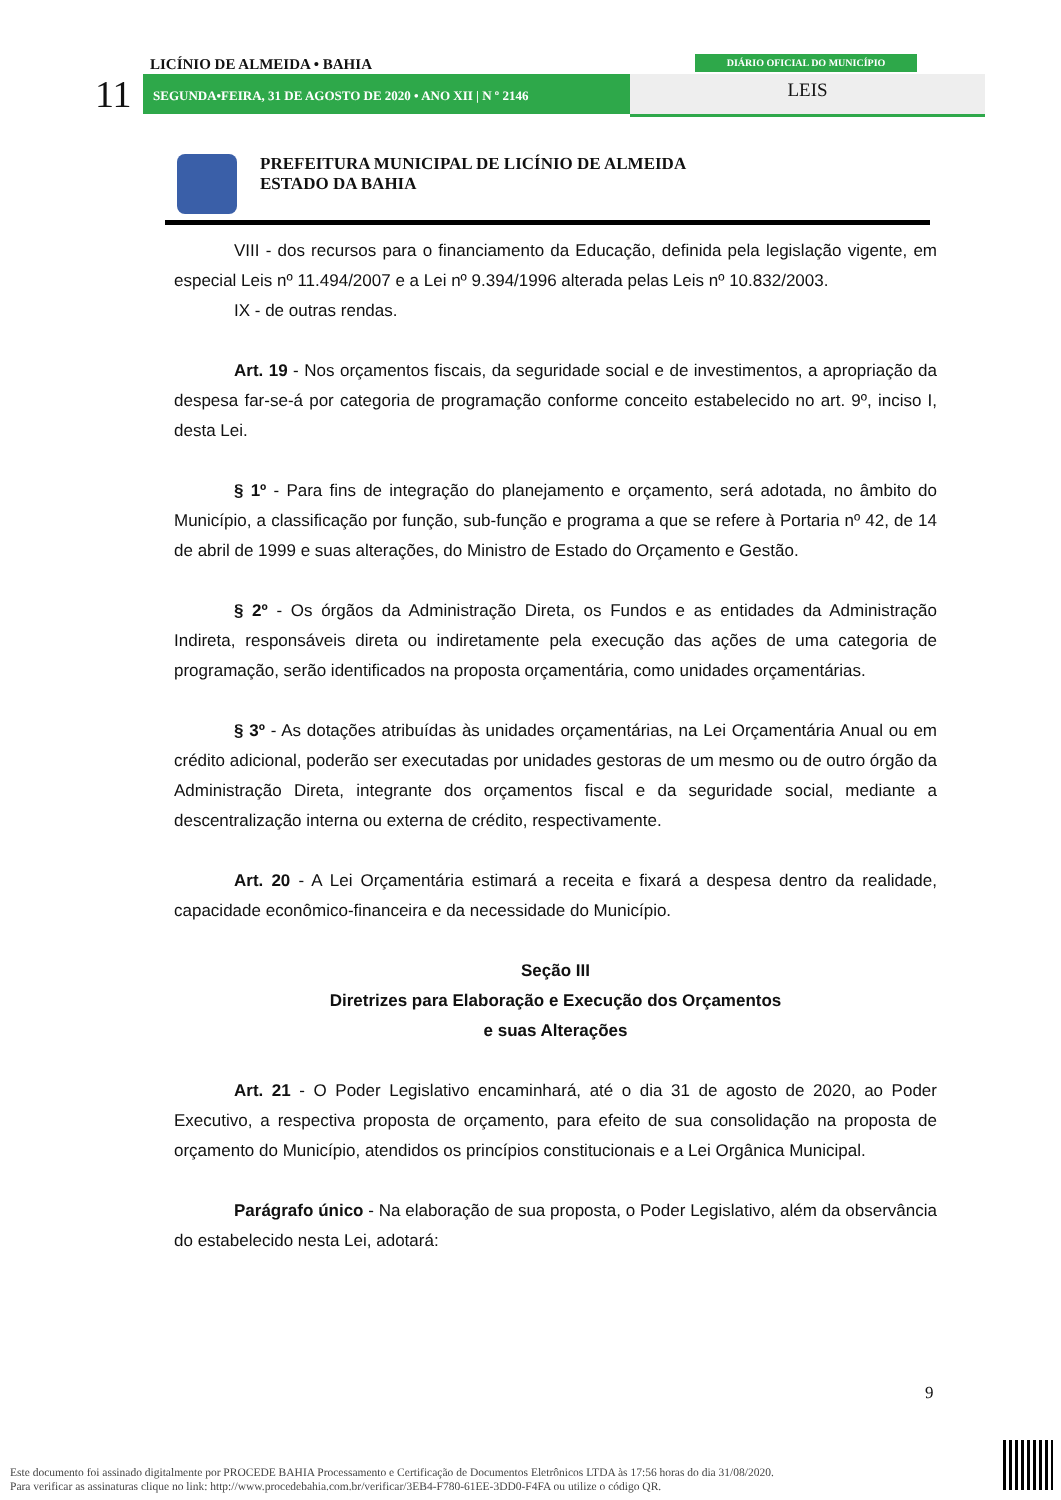11
LICÍNIO DE ALMEIDA • BAHIA DIÁRIO OFICIAL DO MUNICÍPIO
SEGUNDA•FEIRA, 31 DE AGOSTO DE 2020 • ANO XII | N º 2146 LEIS
PREFEITURA MUNICIPAL DE LICÍNIO DE ALMEIDA
ESTADO DA BAHIA
VIII - dos recursos para o financiamento da Educação, definida pela legislação vigente, em especial Leis nº 11.494/2007 e a Lei nº 9.394/1996 alterada pelas Leis nº 10.832/2003.
IX - de outras rendas.
Art. 19 - Nos orçamentos fiscais, da seguridade social e de investimentos, a apropriação da despesa far-se-á por categoria de programação conforme conceito estabelecido no art. 9º, inciso I, desta Lei.
§ 1º - Para fins de integração do planejamento e orçamento, será adotada, no âmbito do Município, a classificação por função, sub-função e programa a que se refere à Portaria nº 42, de 14 de abril de 1999 e suas alterações, do Ministro de Estado do Orçamento e Gestão.
§ 2º - Os órgãos da Administração Direta, os Fundos e as entidades da Administração Indireta, responsáveis direta ou indiretamente pela execução das ações de uma categoria de programação, serão identificados na proposta orçamentária, como unidades orçamentárias.
§ 3º - As dotações atribuídas às unidades orçamentárias, na Lei Orçamentária Anual ou em crédito adicional, poderão ser executadas por unidades gestoras de um mesmo ou de outro órgão da Administração Direta, integrante dos orçamentos fiscal e da seguridade social, mediante a descentralização interna ou externa de crédito, respectivamente.
Art. 20 - A Lei Orçamentária estimará a receita e fixará a despesa dentro da realidade, capacidade econômico-financeira e da necessidade do Município.
Seção III
Diretrizes para Elaboração e Execução dos Orçamentos
e suas Alterações
Art. 21 - O Poder Legislativo encaminhará, até o dia 31 de agosto de 2020, ao Poder Executivo, a respectiva proposta de orçamento, para efeito de sua consolidação na proposta de orçamento do Município, atendidos os princípios constitucionais e a Lei Orgânica Municipal.
Parágrafo único - Na elaboração de sua proposta, o Poder Legislativo, além da observância do estabelecido nesta Lei, adotará:
9
Este documento foi assinado digitalmente por PROCEDE BAHIA Processamento e Certificação de Documentos Eletrônicos LTDA às 17:56 horas do dia 31/08/2020.
Para verificar as assinaturas clique no link: http://www.procedebahia.com.br/verificar/3EB4-F780-61EE-3DD0-F4FA ou utilize o código QR.